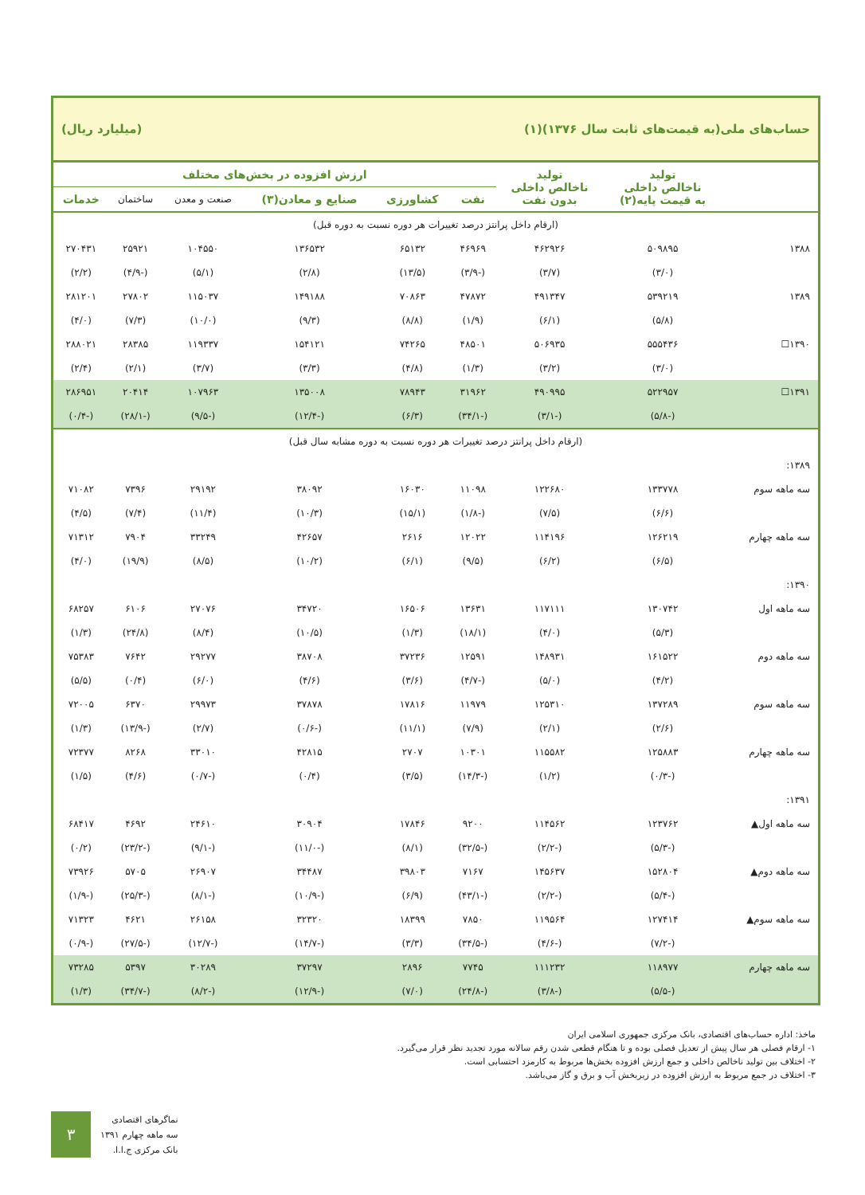حساب‌های ملی(به قیمت‌های ثابت سال ۱۳۷۶)(۱) (میلیارد ریال)
| | تولید ناخالص داخلی به قیمت پایه(۲) | تولید ناخالص داخلی بدون نفت | ارزش افزوده در بخش‌های مختلف | | | | | |
| --- | --- | --- | --- | --- | --- | --- | --- | --- |
| | | | نفت | کشاورزی | صنایع و معادن(۳) | صنعت و معدن | ساختمان | خدمات |
| (ارقام داخل پرانتز درصد تغییرات هر دوره نسبت به دوره قبل) | | | | | | | | |
| ۱۳۸۸ | ۵۰۹۸۹۵ | ۴۶۲۹۲۶ | ۴۶۹۶۹ | ۶۵۱۳۲ | ۱۳۶۵۳۲ | ۱۰۴۵۵۰ | ۲۵۹۲۱ | ۲۷۰۴۳۱ |
| | (۳/۰) | (۳/۷) | (-۳/۹) | (۱۳/۵) | (۲/۸) | (۵/۱) | (-۴/۹) | (۲/۲) |
| ۱۳۸۹ | ۵۳۹۲۱۹ | ۴۹۱۳۴۷ | ۴۷۸۷۲ | ۷۰۸۶۳ | ۱۴۹۱۸۸ | ۱۱۵۰۳۷ | ۲۷۸۰۲ | ۲۸۱۲۰۱ |
| | (۵/۸) | (۶/۱) | (۱/۹) | (۸/۸) | (۹/۳) | (۱۰/۰) | (۷/۳) | (۴/۰) |
| ۱۳۹۰☐ | ۵۵۵۴۳۶ | ۵۰۶۹۳۵ | ۴۸۵۰۱ | ۷۴۲۶۵ | ۱۵۴۱۲۱ | ۱۱۹۳۳۷ | ۲۸۳۸۵ | ۲۸۸۰۲۱ |
| | (۳/۰) | (۳/۲) | (۱/۳) | (۴/۸) | (۳/۳) | (۳/۷) | (۲/۱) | (۲/۴) |
| ۱۳۹۱☐ | ۵۲۲۹۵۷ | ۴۹۰۹۹۵ | ۳۱۹۶۲ | ۷۸۹۴۳ | ۱۳۵۰۰۸ | ۱۰۷۹۶۳ | ۲۰۴۱۴ | ۲۸۶۹۵۱ |
| | (-۵/۸) | (-۳/۱) | (-۳۴/۱) | (۶/۳) | (-۱۲/۴) | (-۹/۵) | (-۲۸/۱) | (-۰/۴) |
| (ارقام داخل پرانتز درصد تغییرات هر دوره نسبت به دوره مشابه سال قبل) | | | | | | | | |
| ۱۳۸۹: | | | | | | | | |
| سه ماهه سوم | ۱۳۳۷۷۸ | ۱۲۲۶۸۰ | ۱۱۰۹۸ | ۱۶۰۳۰ | ۳۸۰۹۲ | ۲۹۱۹۲ | ۷۳۹۶ | ۷۱۰۸۲ |
| | (۶/۶) | (۷/۵) | (-۱/۸) | (۱۵/۱) | (۱۰/۳) | (۱۱/۴) | (۷/۴) | (۴/۵) |
| سه ماهه چهارم | ۱۲۶۲۱۹ | ۱۱۴۱۹۶ | ۱۲۰۲۲ | ۲۶۱۶ | ۴۲۶۵۷ | ۳۳۲۴۹ | ۷۹۰۴ | ۷۱۳۱۲ |
| | (۶/۵) | (۶/۲) | (۹/۵) | (۶/۱) | (۱۰/۲) | (۸/۵) | (۱۹/۹) | (۴/۰) |
| ۱۳۹۰: | | | | | | | | |
| سه ماهه اول | ۱۳۰۷۴۲ | ۱۱۷۱۱۱ | ۱۳۶۳۱ | ۱۶۵۰۶ | ۳۴۷۲۰ | ۲۷۰۷۶ | ۶۱۰۶ | ۶۸۲۵۷ |
| | (۵/۳) | (۴/۰) | (۱۸/۱) | (۱/۳) | (۱۰/۵) | (۸/۴) | (۲۴/۸) | (۱/۳) |
| سه ماهه دوم | ۱۶۱۵۲۲ | ۱۴۸۹۳۱ | ۱۲۵۹۱ | ۳۷۲۳۶ | ۳۸۷۰۸ | ۲۹۲۷۷ | ۷۶۴۲ | ۷۵۳۸۳ |
| | (۴/۲) | (۵/۰) | (-۴/۷) | (۳/۶) | (۴/۶) | (۶/۰) | (۰/۴) | (۵/۵) |
| سه ماهه سوم | ۱۳۷۲۸۹ | ۱۲۵۳۱۰ | ۱۱۹۷۹ | ۱۷۸۱۶ | ۳۷۸۷۸ | ۲۹۹۷۳ | ۶۳۷۰ | ۷۲۰۰۵ |
| | (۲/۶) | (۲/۱) | (۷/۹) | (۱۱/۱) | (-۰/۶) | (۲/۷) | (-۱۳/۹) | (۱/۳) |
| سه ماهه چهارم | ۱۲۵۸۸۳ | ۱۱۵۵۸۲ | ۱۰۳۰۱ | ۲۷۰۷ | ۴۲۸۱۵ | ۳۳۰۱۰ | ۸۲۶۸ | ۷۲۳۷۷ |
| | (-۰/۳) | (۱/۲) | (-۱۴/۳) | (۳/۵) | (۰/۴) | (-۰/۷) | (۴/۶) | (۱/۵) |
| ۱۳۹۱: | | | | | | | | |
| سه ماهه اول▲ | ۱۲۳۷۶۲ | ۱۱۴۵۶۲ | ۹۲۰۰ | ۱۷۸۴۶ | ۳۰۹۰۴ | ۲۴۶۱۰ | ۴۶۹۲ | ۶۸۴۱۷ |
| | (-۵/۳) | (-۲/۲) | (-۳۲/۵) | (۸/۱) | (-۱۱/۰) | (-۹/۱) | (-۲۳/۲) | (۰/۲) |
| سه ماهه دوم▲ | ۱۵۲۸۰۴ | ۱۴۵۶۳۷ | ۷۱۶۷ | ۳۹۸۰۳ | ۳۴۴۸۷ | ۲۶۹۰۷ | ۵۷۰۵ | ۷۳۹۲۶ |
| | (-۵/۴) | (-۲/۲) | (-۴۳/۱) | (۶/۹) | (-۱۰/۹) | (-۸/۱) | (-۲۵/۳) | (-۱/۹) |
| سه ماهه سوم▲ | ۱۲۷۴۱۴ | ۱۱۹۵۶۴ | ۷۸۵۰ | ۱۸۳۹۹ | ۳۲۳۲۰ | ۲۶۱۵۸ | ۴۶۲۱ | ۷۱۳۲۳ |
| | (-۷/۲) | (-۴/۶) | (-۳۴/۵) | (۳/۳) | (-۱۴/۷) | (-۱۲/۷) | (-۲۷/۵) | (-۰/۹) |
| سه ماهه چهارم | ۱۱۸۹۷۷ | ۱۱۱۲۳۲ | ۷۷۴۵ | ۲۸۹۶ | ۳۷۲۹۷ | ۳۰۲۸۹ | ۵۳۹۷ | ۷۳۲۸۵ |
| | (-۵/۵) | (-۳/۸) | (-۲۴/۸) | (۷/۰) | (-۱۲/۹) | (-۸/۲) | (-۳۴/۷) | (۱/۳) |
ماخذ: اداره حساب‌های اقتصادی، بانک مرکزی جمهوری اسلامی ایران
۱- ارقام فصلی هر سال پیش از تعدیل فصلی بوده و تا هنگام قطعی شدن رقم سالانه مورد تجدید نظر قرار می‌گیرد.
۲- اختلاف بین تولید ناخالص داخلی و جمع ارزش افزوده بخش‌ها مربوط به کارمزد احتسابی است.
۳- اختلاف در جمع مربوط به ارزش افزوده در زیربخش آب و برق و گاز می‌باشد.
۳
نماگرهای اقتصادی
سه ماهه چهارم ۱۳۹۱
بانک مرکزی ج.ا.ا.